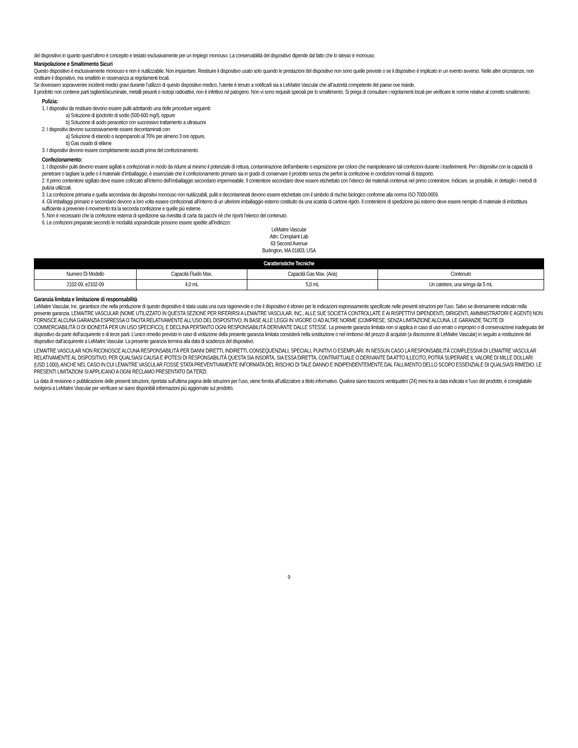del dispositivo in quanto quest’ultimo è concepito e testato esclusivamente per un impiego monouso. La conservabilità del dispositivo dipende dal fatto che lo stesso è monouso.
Manipolazione e Smaltimento Sicuri
Questo dispositivo è esclusivamente monouso e non è riutilizzabile. Non impiantare. Restituire il dispositivo usato solo quando le prestazioni del dispositivo non sono quelle previste o se il dispositivo è implicato in un evento avverso. Nelle altre circostanze, non restituire il dispositivo, ma smaltirlo in osservanza ai regolamenti locali.
Se dovessero sopravvenire incidenti medici gravi durante l’utilizzo di questo dispositivo medico, l’utente è tenuto a notificarli sia a LeMaitre Vascular che all’autorità competente del paese ove risiede.
Il prodotto non contiene parti taglienti/acuminate, metalli pesanti o isotopi radioattivi, non è infettivo né patogeno. Non vi sono requisiti speciali per lo smaltimento. Si prega di consultare i regolamenti locali per verificare le norme relative al corretto smaltimento.
Pulizia:
1. I dispositivi da restituire devono essere puliti adottando una delle procedure seguenti:
a) Soluzione di ipoclorito di sodio (500-600 mg/l), oppure
b) Soluzione di acido peracetico con successivo trattamento a ultrasuoni
2. I dispositivi devono successivamente essere decontaminati con:
a) Soluzione di etanolo o isopropanolo al 70% per almeno 3 ore oppure,
b) Gas ossido di etilene
3. I dispositivi devono essere completamente asciutti prima del confezionamento.
Confezionamento:
1. I dispositivi puliti devono essere sigillati e confezionati in modo da ridurre al minimo il potenziale di rottura, contaminazione dell’ambiente o esposizione per coloro che manipoleranno tali confezioni durante i trasferimenti. Per i dispositivi con la capacità di penetrare o tagliare la pelle o il materiale d’imballaggio, è essenziale che il confezionamento primario sia in grado di conservare il prodotto senza che perfori la confezione in condizioni normali di trasporto.
2. Il primo contenitore sigillato deve essere collocato all’interno dell’imballaggio secondario impermeabile. Il contenitore secondario deve essere etichettato con l’elenco dei materiali contenuti nel primo contenitore. Indicare, se possibile, in dettaglio i metodi di pulizia utilizzati.
3. La confezione primaria e quella secondaria dei dispositivi monouso non riutilizzabili, puliti e decontaminati devono essere etichettate con il simbolo di rischio biologico conforme alla norma ISO 7000-0659.
4. Gli imballaggi primario e secondario devono a loro volta essere confezionati all’interno di un ulteriore imballaggio esterno costituito da una scatola di cartone rigido. Il contenitore di spedizione più esterno deve essere riempito di materiale di imbottitura sufficiente a prevenire il movimento tra la seconda confezione e quelle più esterne.
5. Non è necessario che la confezione esterna di spedizione sia rivestita di carta da pacchi né che riporti l’elenco del contenuto.
6. Le confezioni preparate secondo le modalità sopraindicate possono essere spedite all’indirizzo:
LeMaitre Vascular
Attn: Complaint Lab
63 Second Avenue
Burlington, MA 01803, USA
| Caratteristiche Tecniche | | | |
| --- | --- | --- | --- |
| Numero Di Modello | Capacità Fluido Max. | Capacità Gas Max. (Aria) | Contenuto |
| 2102-09, e2102-09 | 4,0 mL | 5,0 mL | Un catetere, una siringa da 5 mL |
Garanzia limitata e limitazione di responsabilità
LeMaitre Vascular, Inc. garantisce che nella produzione di questo dispositivo è stata usata una cura ragionevole e che il dispositivo è idoneo per le indicazioni espressamente specificate nelle presenti istruzioni per l’uso. Salvo se diversamente indicato nella presente garanzia, LEMAITRE VASCULAR (NOME UTILIZZATO IN QUESTA SEZIONE PER RIFERIRSI A LEMAITRE VASCULAR, INC., ALLE SUE SOCIETÀ CONTROLLATE E AI RISPETTIVI DIPENDENTI, DIRIGENTI, AMMINISTRATORI E AGENTI) NON FORNISCE ALCUNA GARANZIA ESPRESSA O TACITA RELATIVAMENTE ALL’USO DEL DISPOSITIVO, IN BASE ALLE LEGGI IN VIGORE O AD ALTRE NORME (COMPRESE, SENZA LIMITAZIONE ALCUNA, LE GARANZIE TACITE DI COMMERCIABILITÀ O DI IDONEITÀ PER UN USO SPECIFICO), E DECLINA PERTANTO OGNI RESPONSABILITÀ DERIVANTE DALLE STESSE. La presente garanzia limitata non si applica in caso di uso errato o improprio o di conservazione inadeguata del dispositivo da parte dell’acquirente o di terze parti. L’unico rimedio previsto in caso di violazione della presente garanzia limitata consisterà nella sostituzione o nel rimborso del prezzo di acquisto (a discrezione di LeMaitre Vascular) in seguito a restituzione del dispositivo dall’acquirente a LeMaitre Vascular. La presente garanzia termina alla data di scadenza del dispositivo.
LEMAITRE VASCULAR NON RICONOSCE ALCUNA RESPONSABILITÀ PER DANNI DIRETTI, INDIRETTI, CONSEQUENZIALI, SPECIALI, PUNITIVI O ESEMPLARI. IN NESSUN CASO LA RESPONSABILITÀ COMPLESSIVA DI LEMAITRE VASCULAR RELATIVAMENTE AL DISPOSITIVO, PER QUALSIASI CAUSA E IPOTESI DI RESPONSABILITÀ QUESTA SIA INSORTA, SIA ESSA DIRETTA, CONTRATTUALE O DERIVANTE DA ATTO ILLECITO, POTRÀ SUPERARE IL VALORE DI MILLE DOLLARI (USD 1.000), ANCHE NEL CASO IN CUI LEMAITRE VASCULAR FOSSE STATA PREVENTIVAMENTE INFORMATA DEL RISCHIO DI TALE DANNO E INDIPENDENTEMENTE DAL FALLIMENTO DELLO SCOPO ESSENZIALE DI QUALSIASI RIMEDIO. LE PRESENTI LIMITAZIONI SI APPLICANO A OGNI RECLAMO PRESENTATO DA TERZI.
La data di revisione o pubblicazione delle presenti istruzioni, riportata sull’ultima pagina delle istruzioni per l’uso, viene fornita all’utilizzatore a titolo informativo. Qualora siano trascorsi ventiquattro (24) mesi tra la data indicata e l’uso del prodotto, è consigliabile rivolgersi a LeMaitre Vascular per verificare se siano disponibili informazioni più aggiornate sul prodotto.
9